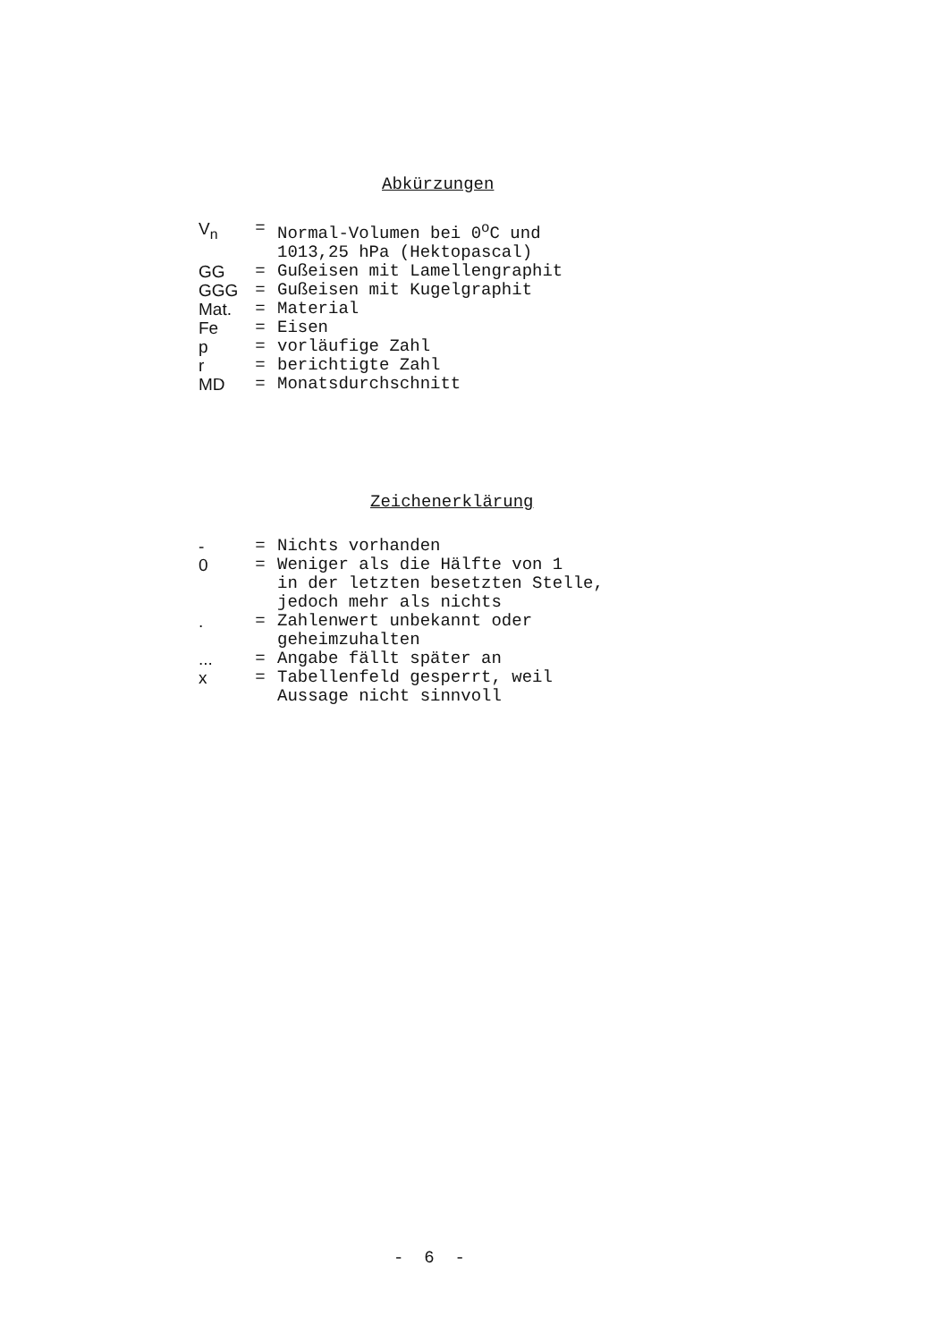Abkürzungen
| V<sub>n</sub> | = | Normal-Volumen bei 0<sup>o</sup>C und 1013,25 hPa (Hektopascal) |
| GG | = | Gußeisen mit Lamellengraphit |
| GGG | = | Gußeisen mit Kugelgraphit |
| Mat. | = | Material |
| Fe | = | Eisen |
| p | = | vorläufige Zahl |
| r | = | berichtigte Zahl |
| MD | = | Monatsdurchschnitt |
Zeichenerklärung
| - | = | Nichts vorhanden |
| 0 | = | Weniger als die Hälfte von 1 in der letzten besetzten Stelle, jedoch mehr als nichts |
| . | = | Zahlenwert unbekannt oder geheimzuhalten |
| ... | = | Angabe fällt später an |
| x | = | Tabellenfeld gesperrt, weil Aussage nicht sinnvoll |
- 6 -